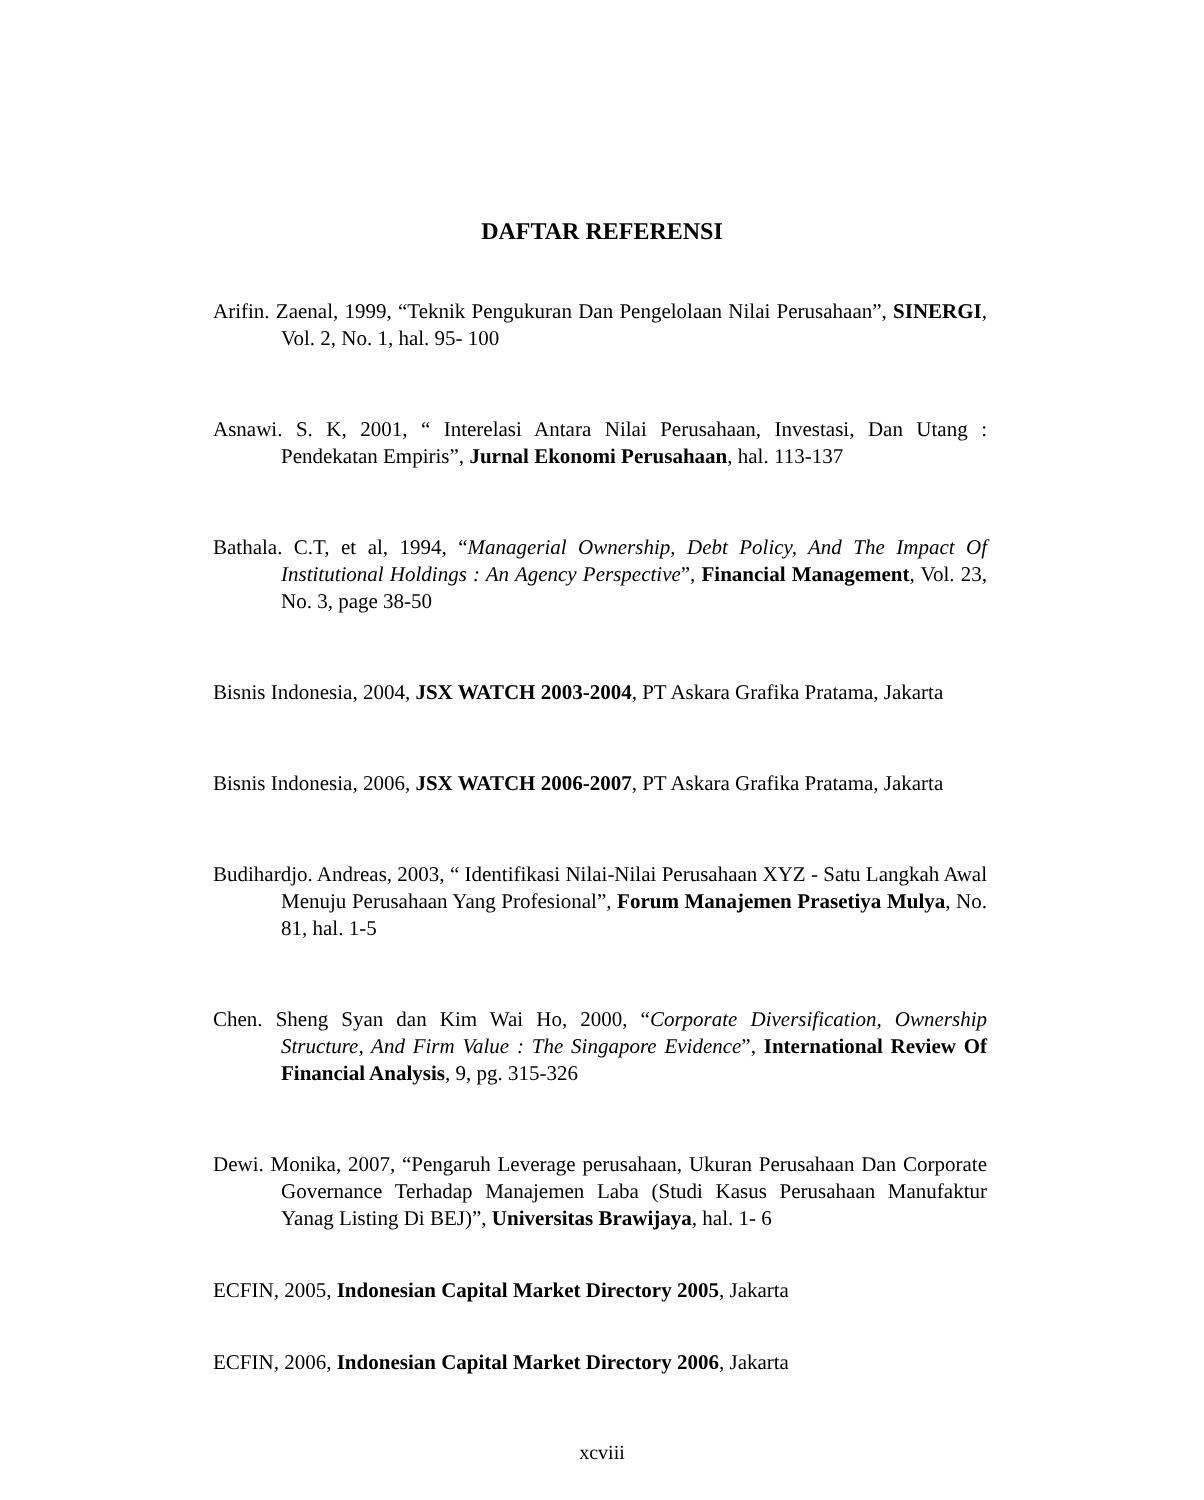DAFTAR REFERENSI
Arifin. Zaenal, 1999, “Teknik Pengukuran Dan Pengelolaan Nilai Perusahaan”, SINERGI, Vol. 2, No. 1, hal. 95- 100
Asnawi. S. K, 2001, “ Interelasi Antara Nilai Perusahaan, Investasi, Dan Utang : Pendekatan Empiris”, Jurnal Ekonomi Perusahaan, hal. 113-137
Bathala. C.T, et al, 1994, “Managerial Ownership, Debt Policy, And The Impact Of Institutional Holdings : An Agency Perspective”, Financial Management, Vol. 23, No. 3, page 38-50
Bisnis Indonesia, 2004, JSX WATCH 2003-2004, PT Askara Grafika Pratama, Jakarta
Bisnis Indonesia, 2006, JSX WATCH 2006-2007, PT Askara Grafika Pratama, Jakarta
Budihardjo. Andreas, 2003, “ Identifikasi Nilai-Nilai Perusahaan XYZ - Satu Langkah Awal Menuju Perusahaan Yang Profesional”, Forum Manajemen Prasetiya Mulya, No. 81, hal. 1-5
Chen. Sheng Syan dan Kim Wai Ho, 2000, “Corporate Diversification, Ownership Structure, And Firm Value : The Singapore Evidence”, International Review Of Financial Analysis, 9, pg. 315-326
Dewi. Monika, 2007, “Pengaruh Leverage perusahaan, Ukuran Perusahaan Dan Corporate Governance Terhadap Manajemen Laba (Studi Kasus Perusahaan Manufaktur Yanag Listing Di BEJ)”, Universitas Brawijaya, hal. 1- 6
ECFIN, 2005, Indonesian Capital Market Directory 2005, Jakarta
ECFIN, 2006, Indonesian Capital Market Directory 2006, Jakarta
xcviii